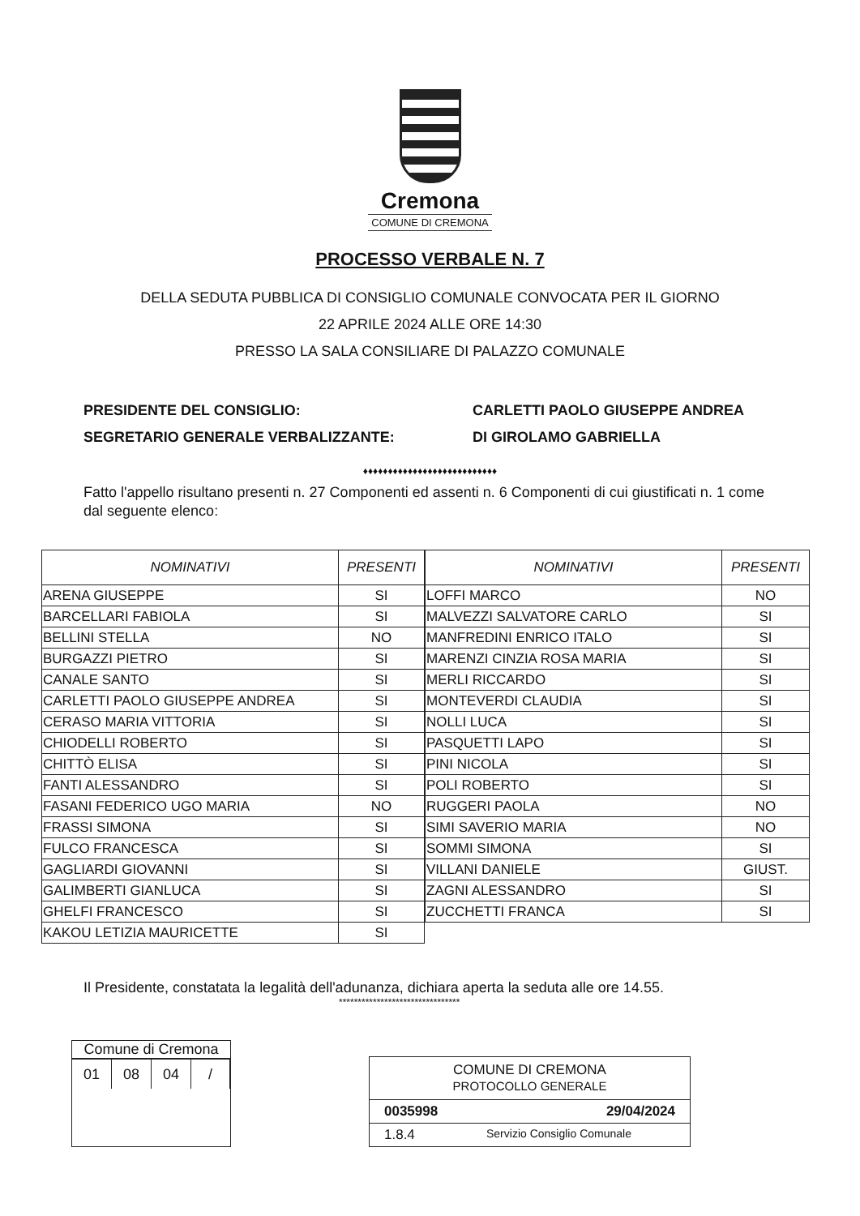Cremona
COMUNE DI CREMONA
PROCESSO VERBALE N. 7
DELLA SEDUTA PUBBLICA DI CONSIGLIO COMUNALE CONVOCATA PER IL GIORNO
22 APRILE 2024 ALLE ORE 14:30
PRESSO LA SALA CONSILIARE DI PALAZZO COMUNALE
PRESIDENTE DEL CONSIGLIO: CARLETTI PAOLO GIUSEPPE ANDREA
SEGRETARIO GENERALE VERBALIZZANTE: DI GIROLAMO GABRIELLA
♦♦♦♦♦♦♦♦♦♦♦♦♦♦♦♦♦♦♦♦♦♦♦♦♦♦♦
Fatto l'appello risultano presenti n. 27 Componenti ed assenti n. 6 Componenti di cui giustificati n. 1 come dal seguente elenco:
| NOMINATIVI | PRESENTI |
| --- | --- |
| ARENA GIUSEPPE | SI |
| BARCELLARI FABIOLA | SI |
| BELLINI STELLA | NO |
| BURGAZZI PIETRO | SI |
| CANALE SANTO | SI |
| CARLETTI PAOLO GIUSEPPE ANDREA | SI |
| CERASO MARIA VITTORIA | SI |
| CHIODELLI ROBERTO | SI |
| CHITTÒ ELISA | SI |
| FANTI ALESSANDRO | SI |
| FASANI FEDERICO UGO MARIA | NO |
| FRASSI SIMONA | SI |
| FULCO FRANCESCA | SI |
| GAGLIARDI GIOVANNI | SI |
| GALIMBERTI GIANLUCA | SI |
| GHELFI FRANCESCO | SI |
| KAKOU LETIZIA MAURICETTE | SI |
| NOMINATIVI | PRESENTI |
| --- | --- |
| LOFFI MARCO | NO |
| MALVEZZI SALVATORE CARLO | SI |
| MANFREDINI ENRICO ITALO | SI |
| MARENZI CINZIA ROSA MARIA | SI |
| MERLI RICCARDO | SI |
| MONTEVERDI CLAUDIA | SI |
| NOLLI LUCA | SI |
| PASQUETTI LAPO | SI |
| PINI NICOLA | SI |
| POLI ROBERTO | SI |
| RUGGERI PAOLA | NO |
| SIMI SAVERIO MARIA | NO |
| SOMMI SIMONA | SI |
| VILLANI DANIELE | GIUST. |
| ZAGNI ALESSANDRO | SI |
| ZUCCHETTI FRANCA | SI |
Il Presidente, constatata la legalità dell'adunanza, dichiara aperta la seduta alle ore 14.55.
********************************
Comune di Cremona
| 01 | 08 | 04 | / |
COMUNE DI CREMONA
PROTOCOLLO GENERALE
0035998 29/04/2024
1.8.4 Servizio Consiglio Comunale